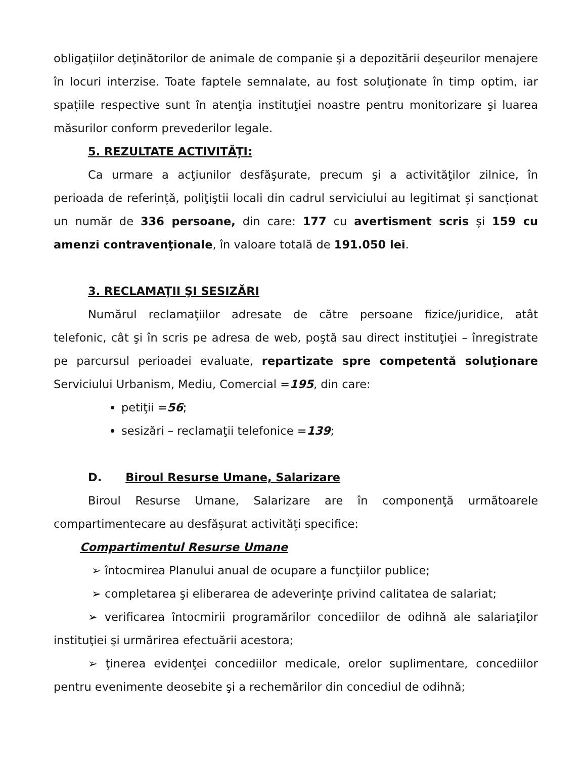obligaţiilor deţinătorilor de animale de companie şi a depozitării deşeurilor menajere în locuri interzise. Toate faptele semnalate, au fost soluţionate în timp optim, iar spațiile respective sunt în atenţia instituţiei noastre pentru monitorizare şi luarea măsurilor conform prevederilor legale.
5. REZULTATE ACTIVITĂȚI:
Ca urmare a acţiunilor desfăşurate, precum şi a activităţilor zilnice, în perioada de referință, poliţiştii locali din cadrul serviciului au legitimat și sancționat un număr de 336 persoane, din care: 177 cu avertisment scris și 159 cu amenzi contravenţionale, în valoare totală de 191.050 lei.
3. RECLAMAŢII ŞI SESIZĂRI
Numărul reclamaţiilor adresate de către persoane fizice/juridice, atât telefonic, cât şi în scris pe adresa de web, poştă sau direct instituţiei – înregistrate pe parcursul perioadei evaluate, repartizate spre competentă soluţionare Serviciului Urbanism, Mediu, Comercial =195, din care:
petiţii =56;
sesizări – reclamaţii telefonice =139;
D. Biroul Resurse Umane, Salarizare
Biroul Resurse Umane, Salarizare are în componenţă următoarele compartimentecare au desfășurat activități specifice:
Compartimentul Resurse Umane
➢ întocmirea Planului anual de ocupare a funcţiilor publice;
➢ completarea şi eliberarea de adeverinţe privind calitatea de salariat;
➢ verificarea întocmirii programărilor concediilor de odihnă ale salariaţilor instituţiei şi urmărirea efectuării acestora;
➢ ţinerea evidenţei concediilor medicale, orelor suplimentare, concediilor pentru evenimente deosebite şi a rechemărilor din concediul de odihnă;